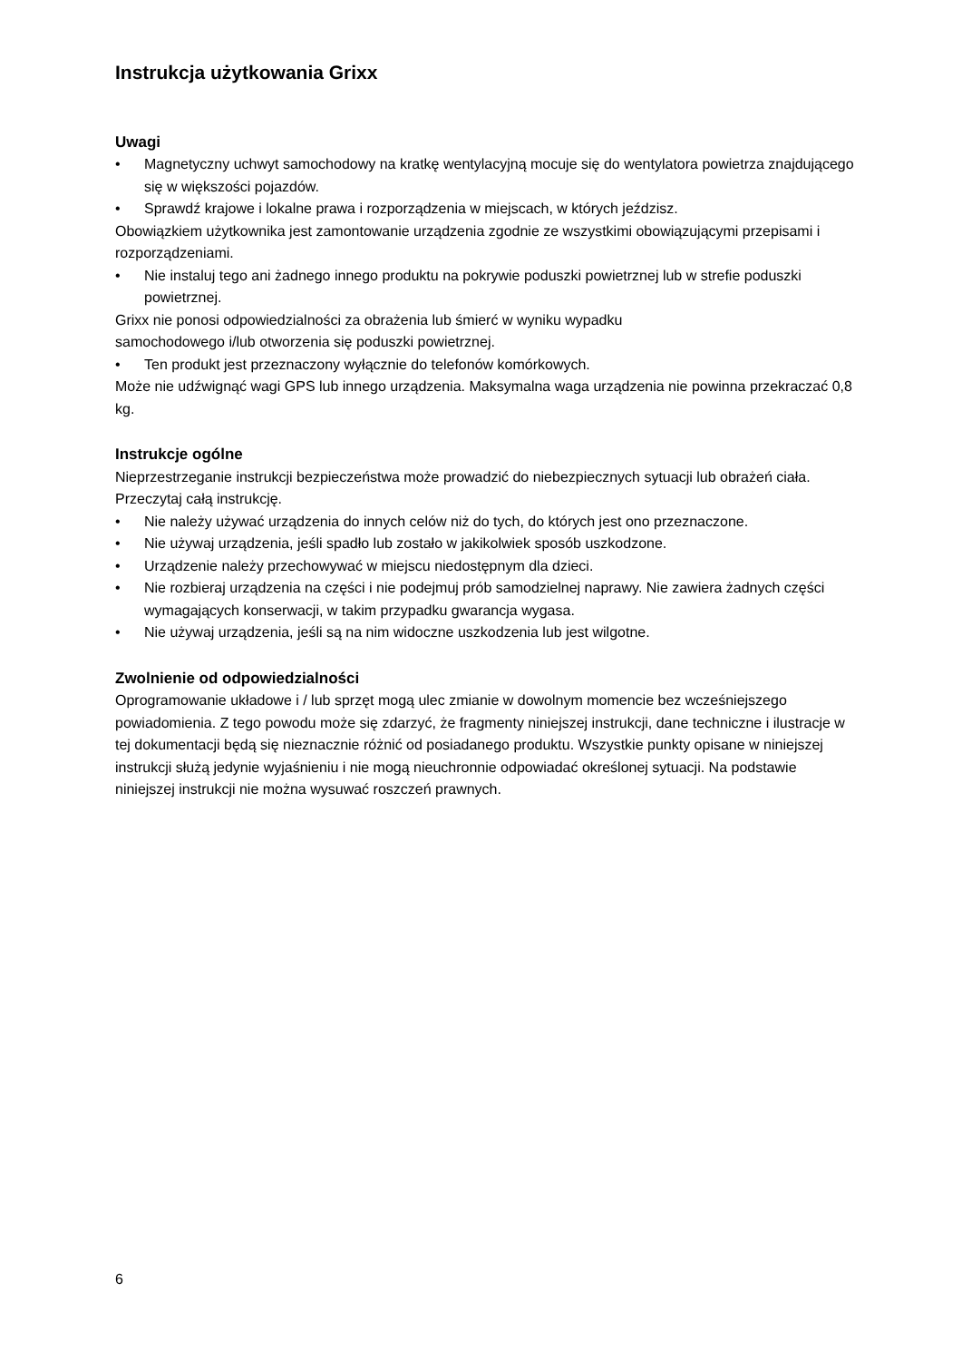Instrukcja użytkowania Grixx
Uwagi
• Magnetyczny uchwyt samochodowy na kratkę wentylacyjną mocuje się do wentylatora powietrza znajdującego się w większości pojazdów.
• Sprawdź krajowe i lokalne prawa i rozporządzenia w miejscach, w których jeździsz.
Obowiązkiem użytkownika jest zamontowanie urządzenia zgodnie ze wszystkimi obowiązującymi przepisami i rozporządzeniami.
• Nie instaluj tego ani żadnego innego produktu na pokrywie poduszki powietrznej lub w strefie poduszki powietrznej.
Grixx nie ponosi odpowiedzialności za obrażenia lub śmierć w wyniku wypadku
samochodowego i/lub otworzenia się poduszki powietrznej.
• Ten produkt jest przeznaczony wyłącznie do telefonów komórkowych.
Może nie udźwignąć wagi GPS lub innego urządzenia. Maksymalna waga urządzenia nie powinna przekraczać 0,8 kg.
Instrukcje ogólne
Nieprzestrzeganie instrukcji bezpieczeństwa może prowadzić do niebezpiecznych sytuacji lub obrażeń ciała.
Przeczytaj całą instrukcję.
• Nie należy używać urządzenia do innych celów niż do tych, do których jest ono przeznaczone.
• Nie używaj urządzenia, jeśli spadło lub zostało w jakikolwiek sposób uszkodzone.
• Urządzenie należy przechowywać w miejscu niedostępnym dla dzieci.
• Nie rozbieraj urządzenia na części i nie podejmuj prób samodzielnej naprawy. Nie zawiera żadnych części wymagających konserwacji, w takim przypadku gwarancja wygasa.
• Nie używaj urządzenia, jeśli są na nim widoczne uszkodzenia lub jest wilgotne.
Zwolnienie od odpowiedzialności
Oprogramowanie układowe i / lub sprzęt mogą ulec zmianie w dowolnym momencie bez wcześniejszego powiadomienia. Z tego powodu może się zdarzyć, że fragmenty niniejszej instrukcji, dane techniczne i ilustracje w tej dokumentacji będą się nieznacznie różnić od posiadanego produktu. Wszystkie punkty opisane w niniejszej instrukcji służą jedynie wyjaśnieniu i nie mogą nieuchronnie odpowiadać określonej sytuacji. Na podstawie niniejszej instrukcji nie można wysuwać roszczeń prawnych.
6